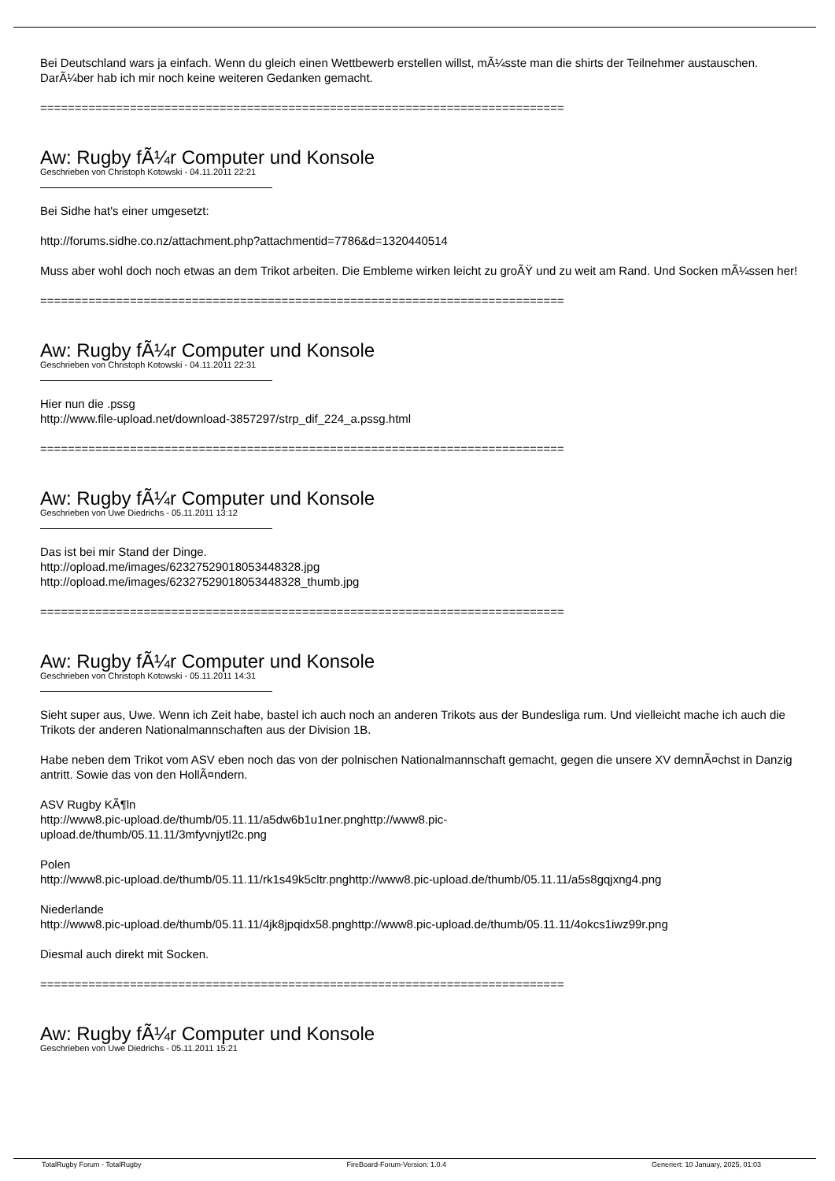Bei Deutschland wars ja einfach. Wenn du gleich einen Wettbewerb erstellen willst, mÃ¼sste man die shirts der Teilnehmer austauschen. DarÃ¼ber hab ich mir noch keine weiteren Gedanken gemacht.
============================================================================
Aw: Rugby fÃ¼r Computer und Konsole
Geschrieben von Christoph Kotowski - 04.11.2011 22:21
Bei Sidhe hat's einer umgesetzt:
http://forums.sidhe.co.nz/attachment.php?attachmentid=7786&d=1320440514
Muss aber wohl doch noch etwas an dem Trikot arbeiten. Die Embleme wirken leicht zu groÃŸ und zu weit am Rand. Und Socken mÃ¼ssen her!
============================================================================
Aw: Rugby fÃ¼r Computer und Konsole
Geschrieben von Christoph Kotowski - 04.11.2011 22:31
Hier nun die .pssg
http://www.file-upload.net/download-3857297/strp_dif_224_a.pssg.html
============================================================================
Aw: Rugby fÃ¼r Computer und Konsole
Geschrieben von Uwe Diedrichs - 05.11.2011 13:12
Das ist bei mir Stand der Dinge.
http://opload.me/images/62327529018053448328.jpg
http://opload.me/images/62327529018053448328_thumb.jpg
============================================================================
Aw: Rugby fÃ¼r Computer und Konsole
Geschrieben von Christoph Kotowski - 05.11.2011 14:31
Sieht super aus, Uwe. Wenn ich Zeit habe, bastel ich auch noch an anderen Trikots aus der Bundesliga rum. Und vielleicht mache ich auch die Trikots der anderen Nationalmannschaften aus der Division 1B.
Habe neben dem Trikot vom ASV eben noch das von der polnischen Nationalmannschaft gemacht, gegen die unsere XV demnÃ¤chst in Danzig antritt. Sowie das von den HollÃ¤ndern.
ASV Rugby KÃ¶ln
http://www8.pic-upload.de/thumb/05.11.11/a5dw6b1u1ner.pnghttp://www8.pic-
upload.de/thumb/05.11.11/3mfyvnjytl2c.png
Polen
http://www8.pic-upload.de/thumb/05.11.11/rk1s49k5cltr.pnghttp://www8.pic-upload.de/thumb/05.11.11/a5s8gqjxng4.png
Niederlande
http://www8.pic-upload.de/thumb/05.11.11/4jk8jpqidx58.pnghttp://www8.pic-upload.de/thumb/05.11.11/4okcs1iwz99r.png
Diesmal auch direkt mit Socken.
============================================================================
Aw: Rugby fÃ¼r Computer und Konsole
Geschrieben von Uwe Diedrichs - 05.11.2011 15:21
TotalRugby Forum - TotalRugby FireBoard-Forum-Version: 1.0.4 Generiert: 10 January, 2025, 01:03